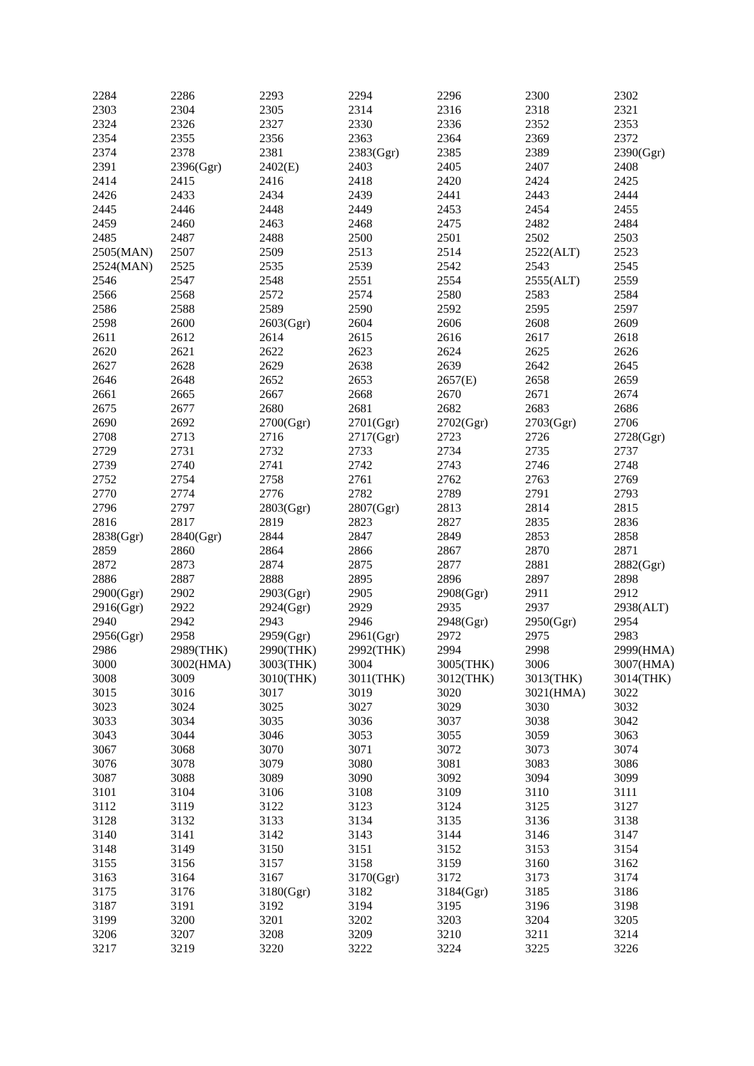| 2284 | 2286 | 2293 | 2294 | 2296 | 2300 | 2302 |
| 2303 | 2304 | 2305 | 2314 | 2316 | 2318 | 2321 |
| 2324 | 2326 | 2327 | 2330 | 2336 | 2352 | 2353 |
| 2354 | 2355 | 2356 | 2363 | 2364 | 2369 | 2372 |
| 2374 | 2378 | 2381 | 2383(Ggr) | 2385 | 2389 | 2390(Ggr) |
| 2391 | 2396(Ggr) | 2402(E) | 2403 | 2405 | 2407 | 2408 |
| 2414 | 2415 | 2416 | 2418 | 2420 | 2424 | 2425 |
| 2426 | 2433 | 2434 | 2439 | 2441 | 2443 | 2444 |
| 2445 | 2446 | 2448 | 2449 | 2453 | 2454 | 2455 |
| 2459 | 2460 | 2463 | 2468 | 2475 | 2482 | 2484 |
| 2485 | 2487 | 2488 | 2500 | 2501 | 2502 | 2503 |
| 2505(MAN) | 2507 | 2509 | 2513 | 2514 | 2522(ALT) | 2523 |
| 2524(MAN) | 2525 | 2535 | 2539 | 2542 | 2543 | 2545 |
| 2546 | 2547 | 2548 | 2551 | 2554 | 2555(ALT) | 2559 |
| 2566 | 2568 | 2572 | 2574 | 2580 | 2583 | 2584 |
| 2586 | 2588 | 2589 | 2590 | 2592 | 2595 | 2597 |
| 2598 | 2600 | 2603(Ggr) | 2604 | 2606 | 2608 | 2609 |
| 2611 | 2612 | 2614 | 2615 | 2616 | 2617 | 2618 |
| 2620 | 2621 | 2622 | 2623 | 2624 | 2625 | 2626 |
| 2627 | 2628 | 2629 | 2638 | 2639 | 2642 | 2645 |
| 2646 | 2648 | 2652 | 2653 | 2657(E) | 2658 | 2659 |
| 2661 | 2665 | 2667 | 2668 | 2670 | 2671 | 2674 |
| 2675 | 2677 | 2680 | 2681 | 2682 | 2683 | 2686 |
| 2690 | 2692 | 2700(Ggr) | 2701(Ggr) | 2702(Ggr) | 2703(Ggr) | 2706 |
| 2708 | 2713 | 2716 | 2717(Ggr) | 2723 | 2726 | 2728(Ggr) |
| 2729 | 2731 | 2732 | 2733 | 2734 | 2735 | 2737 |
| 2739 | 2740 | 2741 | 2742 | 2743 | 2746 | 2748 |
| 2752 | 2754 | 2758 | 2761 | 2762 | 2763 | 2769 |
| 2770 | 2774 | 2776 | 2782 | 2789 | 2791 | 2793 |
| 2796 | 2797 | 2803(Ggr) | 2807(Ggr) | 2813 | 2814 | 2815 |
| 2816 | 2817 | 2819 | 2823 | 2827 | 2835 | 2836 |
| 2838(Ggr) | 2840(Ggr) | 2844 | 2847 | 2849 | 2853 | 2858 |
| 2859 | 2860 | 2864 | 2866 | 2867 | 2870 | 2871 |
| 2872 | 2873 | 2874 | 2875 | 2877 | 2881 | 2882(Ggr) |
| 2886 | 2887 | 2888 | 2895 | 2896 | 2897 | 2898 |
| 2900(Ggr) | 2902 | 2903(Ggr) | 2905 | 2908(Ggr) | 2911 | 2912 |
| 2916(Ggr) | 2922 | 2924(Ggr) | 2929 | 2935 | 2937 | 2938(ALT) |
| 2940 | 2942 | 2943 | 2946 | 2948(Ggr) | 2950(Ggr) | 2954 |
| 2956(Ggr) | 2958 | 2959(Ggr) | 2961(Ggr) | 2972 | 2975 | 2983 |
| 2986 | 2989(THK) | 2990(THK) | 2992(THK) | 2994 | 2998 | 2999(HMA) |
| 3000 | 3002(HMA) | 3003(THK) | 3004 | 3005(THK) | 3006 | 3007(HMA) |
| 3008 | 3009 | 3010(THK) | 3011(THK) | 3012(THK) | 3013(THK) | 3014(THK) |
| 3015 | 3016 | 3017 | 3019 | 3020 | 3021(HMA) | 3022 |
| 3023 | 3024 | 3025 | 3027 | 3029 | 3030 | 3032 |
| 3033 | 3034 | 3035 | 3036 | 3037 | 3038 | 3042 |
| 3043 | 3044 | 3046 | 3053 | 3055 | 3059 | 3063 |
| 3067 | 3068 | 3070 | 3071 | 3072 | 3073 | 3074 |
| 3076 | 3078 | 3079 | 3080 | 3081 | 3083 | 3086 |
| 3087 | 3088 | 3089 | 3090 | 3092 | 3094 | 3099 |
| 3101 | 3104 | 3106 | 3108 | 3109 | 3110 | 3111 |
| 3112 | 3119 | 3122 | 3123 | 3124 | 3125 | 3127 |
| 3128 | 3132 | 3133 | 3134 | 3135 | 3136 | 3138 |
| 3140 | 3141 | 3142 | 3143 | 3144 | 3146 | 3147 |
| 3148 | 3149 | 3150 | 3151 | 3152 | 3153 | 3154 |
| 3155 | 3156 | 3157 | 3158 | 3159 | 3160 | 3162 |
| 3163 | 3164 | 3167 | 3170(Ggr) | 3172 | 3173 | 3174 |
| 3175 | 3176 | 3180(Ggr) | 3182 | 3184(Ggr) | 3185 | 3186 |
| 3187 | 3191 | 3192 | 3194 | 3195 | 3196 | 3198 |
| 3199 | 3200 | 3201 | 3202 | 3203 | 3204 | 3205 |
| 3206 | 3207 | 3208 | 3209 | 3210 | 3211 | 3214 |
| 3217 | 3219 | 3220 | 3222 | 3224 | 3225 | 3226 |